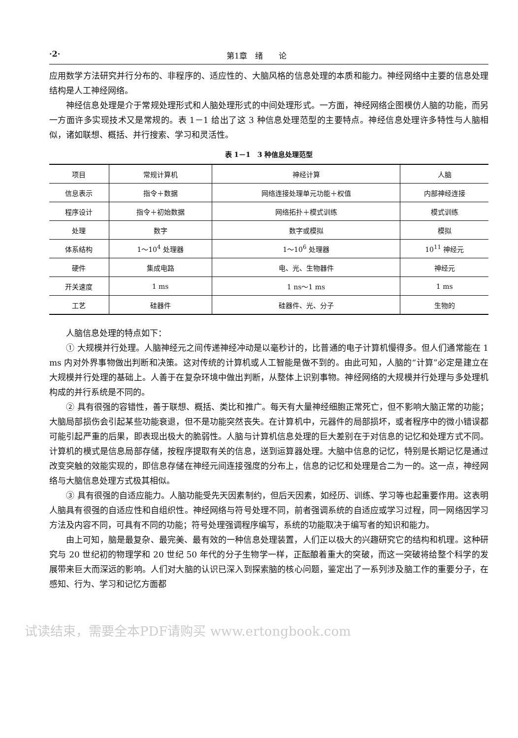·2· 第1章　绪　　论
应用数学方法研究并行分布的、非程序的、适应性的、大脑风格的信息处理的本质和能力。神经网络中主要的信息处理结构是人工神经网络。
神经信息处理是介于常规处理形式和人脑处理形式的中间处理形式。一方面，神经网络企图模仿人脑的功能，而另一方面许多实现技术又是常规的。表 1－1 给出了这 3 种信息处理范型的主要特点。神经信息处理许多特性与人脑相似，诸如联想、概括、并行搜索、学习和灵活性。
表 1－1　3 种信息处理范型
| 项目 | 常规计算机 | 神经计算 | 人脑 |
| 信息表示 | 指令＋数据 | 网络连接处理单元功能＋权值 | 内部神经连接 |
| 程序设计 | 指令＋初始数据 | 网络拓扑＋模式训练 | 模式训练 |
| 处理 | 数字 | 数字或模拟 | 模拟 |
| 体系结构 | 1～10<sup>4</sup> 处理器 | 1～10<sup>6</sup> 处理器 | 10<sup>11</sup> 神经元 |
| 硬件 | 集成电路 | 电、光、生物器件 | 神经元 |
| 开关速度 | 1 ms | 1 ns～1 ms | 1 ms |
| 工艺 | 硅器件 | 硅器件、光、分子 | 生物的 |
人脑信息处理的特点如下：
① 大规模并行处理。人脑神经元之间传递神经冲动是以毫秒计的，比普通的电子计算机慢得多。但人们通常能在 1 ms 内对外界事物做出判断和决策。这对传统的计算机或人工智能是做不到的。由此可知，人脑的“计算”必定是建立在大规模并行处理的基础上。人善于在复杂环境中做出判断，从整体上识别事物。神经网络的大规模并行处理与多处理机构成的并行系统是不同的。
② 具有很强的容错性，善于联想、概括、类比和推广。每天有大量神经细胞正常死亡，但不影响大脑正常的功能；大脑局部损伤会引起某些功能衰退，但不是功能突然丧失。在计算机中，元器件的局部损坏，或者程序中的微小错误都可能引起严重的后果，即表现出极大的脆弱性。人脑与计算机信息处理的巨大差别在于对信息的记忆和处理方式不同。计算机的模式是信息局部存储，按程序提取有关的信息，送到运算器处理。大脑中信息的记忆，特别是长期记忆是通过改变突触的效能实现的，即信息存储在神经元间连接强度的分布上，信息的记忆和处理是合二为一的。这一点，神经网络与大脑信息处理方式极其相似。
③ 具有很强的自适应能力。人脑功能受先天因素制约，但后天因素，如经历、训练、学习等也起重要作用。这表明人脑具有很强的自适应性和自组织性。神经网络与符号处理不同，前者强调系统的自适应或学习过程，同一网络因学习方法及内容不同，可具有不同的功能；符号处理强调程序编写，系统的功能取决于编写者的知识和能力。
由上可知，脑是最复杂、最完美、最有效的一种信息处理装置，人们正以极大的兴趣研究它的结构和机理。这种研究与 20 世纪初的物理学和 20 世纪 50 年代的分子生物学一样，正酝酿着重大的突破，而这一突破将给整个科学的发展带来巨大而深远的影响。人们对大脑的认识已深入到探索脑的核心问题，鉴定出了一系列涉及脑工作的重要分子，在感知、行为、学习和记忆方面都
试读结束，需要全本PDF请购买 www.ertongbook.com